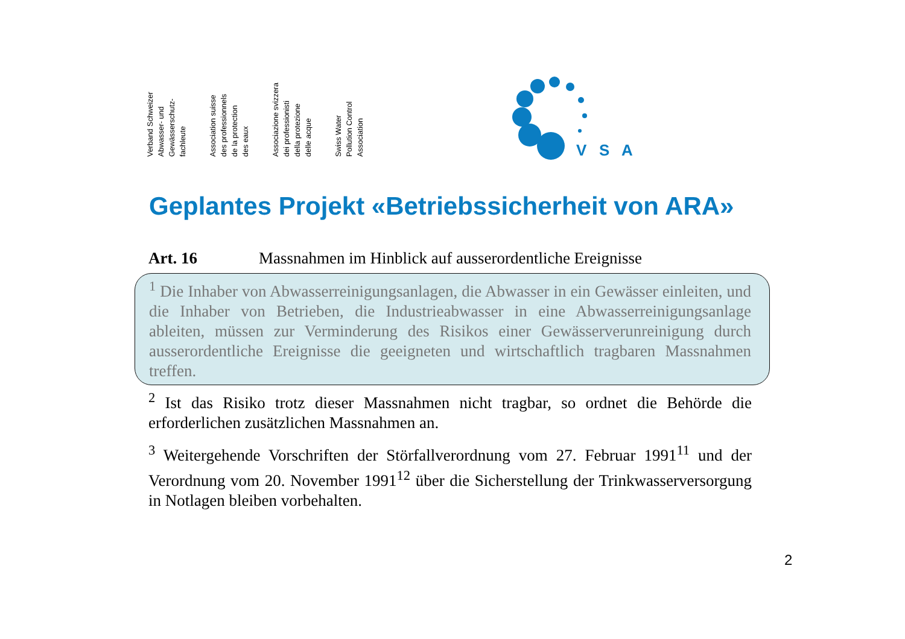Verband Schweizer
Abwasser- und
Gewässerschutz-
fachleute
Association suisse
des professionnels
de la protection
des eaux
Associazione svizzera
dei professionisti
della protezione
delle acque
Swiss Water
Pollution Control
Association
V
S
A
Geplantes Projekt «Betriebssicherheit von ARA»
Art. 16 Massnahmen im Hinblick auf ausserordentliche Ereignisse
<sup>1</sup> Die Inhaber von Abwasserreinigungsanlagen, die Abwasser in ein Gewässer einleiten, und die Inhaber von Betrieben, die Industrieabwasser in eine Abwasserreinigungsanlage ableiten, müssen zur Verminderung des Risikos einer Gewässerverunreinigung durch ausserordentliche Ereignisse die geeigneten und wirtschaftlich tragbaren Massnahmen treffen.
<sup>2</sup> Ist das Risiko trotz dieser Massnahmen nicht tragbar, so ordnet die Behörde die erforderlichen zusätzlichen Massnahmen an.
<sup>3</sup> Weitergehende Vorschriften der Störfallverordnung vom 27. Februar 1991<sup>11</sup> und der Verordnung vom 20. November 1991<sup>12</sup> über die Sicherstellung der Trinkwasserversorgung in Notlagen bleiben vorbehalten.
2